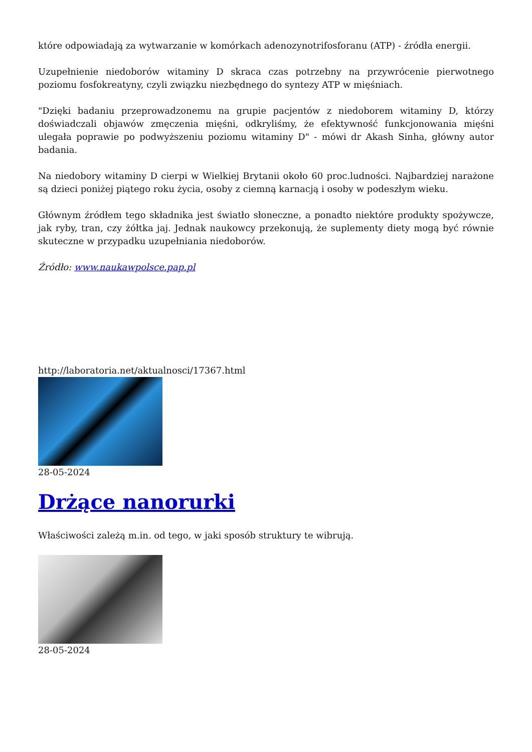które odpowiadają za wytwarzanie w komórkach adenozynotrifosforanu (ATP) - źródła energii.
Uzupełnienie niedoborów witaminy D skraca czas potrzebny na przywrócenie pierwotnego poziomu fosfokreatyny, czyli związku niezbędnego do syntezy ATP w mięśniach.
"Dzięki badaniu przeprowadzonemu na grupie pacjentów z niedoborem witaminy D, którzy doświadczali objawów zmęczenia mięśni, odkryliśmy, że efektywność funkcjonowania mięśni ulegała poprawie po podwyższeniu poziomu witaminy D" - mówi dr Akash Sinha, główny autor badania.
Na niedobory witaminy D cierpi w Wielkiej Brytanii około 60 proc.ludności. Najbardziej narażone są dzieci poniżej piątego roku życia, osoby z ciemną karnacją i osoby w podeszłym wieku.
Głównym źródłem tego składnika jest światło słoneczne, a ponadto niektóre produkty spożywcze, jak ryby, tran, czy żółtka jaj. Jednak naukowcy przekonują, że suplementy diety mogą być równie skuteczne w przypadku uzupełniania niedoborów.
Źródło: www.naukawpolsce.pap.pl
http://laboratoria.net/aktualnosci/17367.html
28-05-2024
Drżące nanorurki
Właściwości zależą m.in. od tego, w jaki sposób struktury te wibrują.
28-05-2024